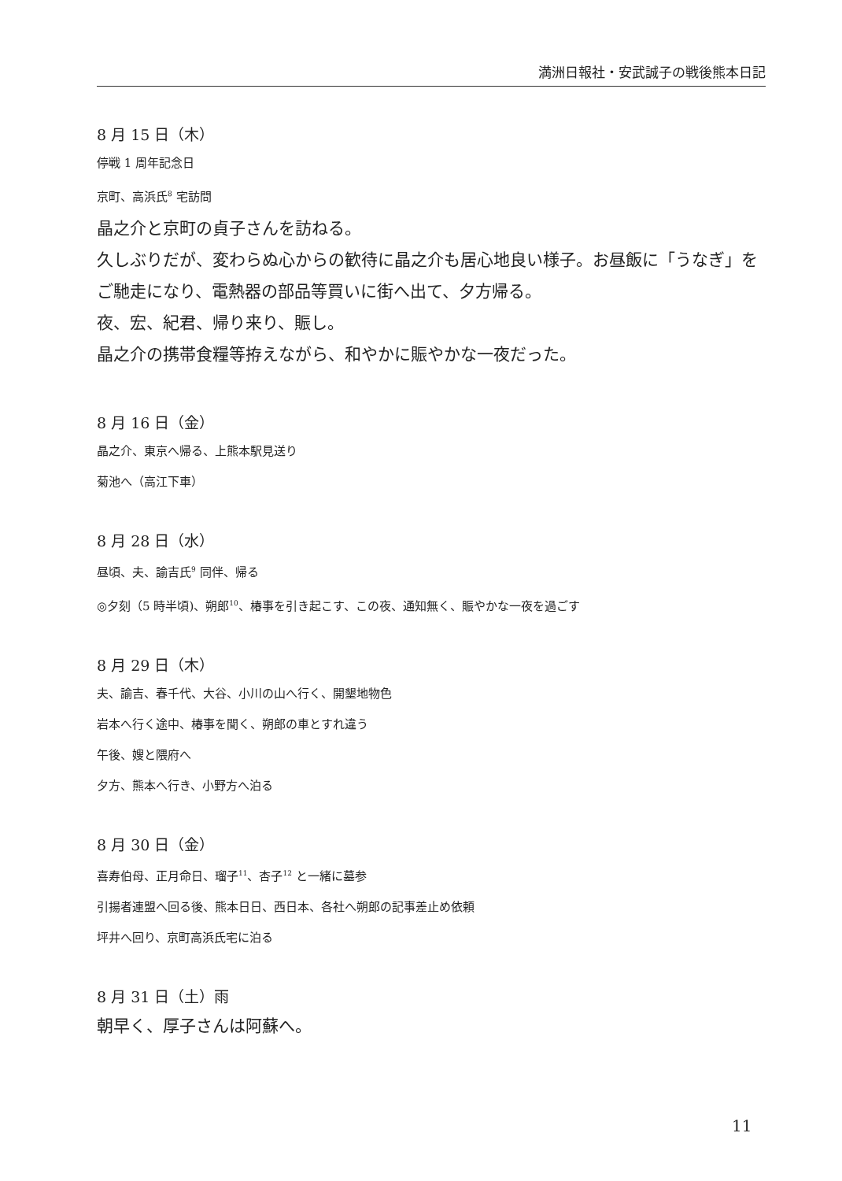満洲日報社・安武誠子の戦後熊本日記
8 月 15 日（木）
停戦 1 周年記念日
京町、高浜氏<sup>8</sup> 宅訪問
晶之介と京町の貞子さんを訪ねる。
久しぶりだが、変わらぬ心からの歓待に晶之介も居心地良い様子。お昼飯に「うなぎ」をご馳走になり、電熱器の部品等買いに街へ出て、夕方帰る。
夜、宏、紀君、帰り来り、賑し。
晶之介の携帯食糧等拵えながら、和やかに賑やかな一夜だった。
8 月 16 日（金）
晶之介、東京へ帰る、上熊本駅見送り
菊池へ（高江下車）
8 月 28 日（水）
昼頃、夫、諭吉氏<sup>9</sup> 同伴、帰る
◎夕刻（5 時半頃)、朔郎<sup>10</sup>、椿事を引き起こす、この夜、通知無く、賑やかな一夜を過ごす
8 月 29 日（木）
夫、諭吉、春千代、大谷、小川の山へ行く、開墾地物色
岩本へ行く途中、椿事を聞く、朔郎の車とすれ違う
午後、嫂と隈府へ
夕方、熊本へ行き、小野方へ泊る
8 月 30 日（金）
喜寿伯母、正月命日、瑠子<sup>11</sup>、杏子<sup>12</sup> と一緒に墓参
引揚者連盟へ回る後、熊本日日、西日本、各社へ朔郎の記事差止め依頼
坪井へ回り、京町高浜氏宅に泊る
8 月 31 日（土）雨
朝早く、厚子さんは阿蘇へ。
11